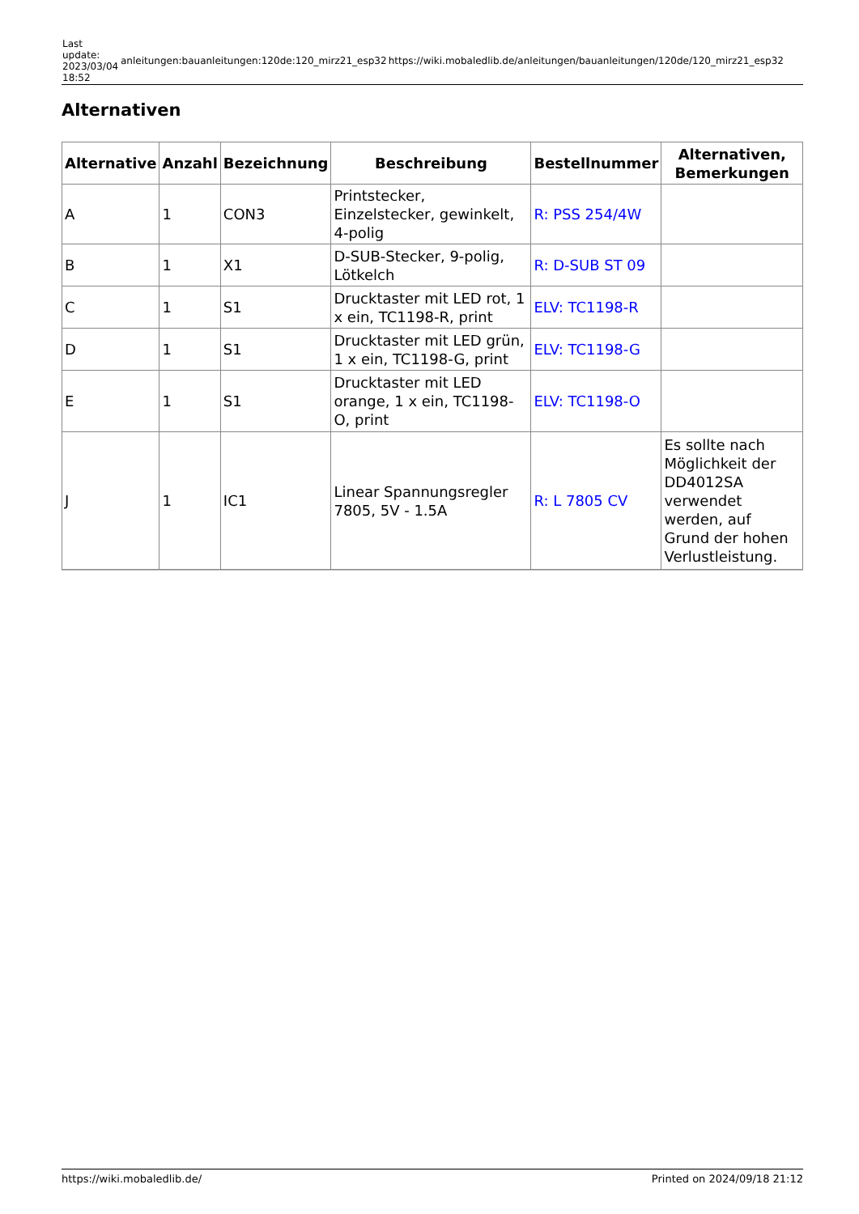| Last update: 2023/03/04 18:52 | anleitungen:bauanleitungen:120de:120_mirz21_esp32 | https://wiki.mobaledlib.de/anleitungen/bauanleitungen/120de/120_mirz21_esp32 |
Alternativen
| Alternative | Anzahl | Bezeichnung | Beschreibung | Bestellnummer | Alternativen, Bemerkungen |
| --- | --- | --- | --- | --- | --- |
| A | 1 | CON3 | Printstecker, Einzelstecker, gewinkelt, 4-polig | R: PSS 254/4W | |
| B | 1 | X1 | D-SUB-Stecker, 9-polig, Lötkelch | R: D-SUB ST 09 | |
| C | 1 | S1 | Drucktaster mit LED rot, 1 x ein, TC1198-R, print | ELV: TC1198-R | |
| D | 1 | S1 | Drucktaster mit LED grün, 1 x ein, TC1198-G, print | ELV: TC1198-G | |
| E | 1 | S1 | Drucktaster mit LED orange, 1 x ein, TC1198-O, print | ELV: TC1198-O | |
| J | 1 | IC1 | Linear Spannungsregler 7805, 5V - 1.5A | R: L 7805 CV | Es sollte nach Möglichkeit der DD4012SA verwendet werden, auf Grund der hohen Verlustleistung. |
https://wiki.mobaledlib.de/ Printed on 2024/09/18 21:12